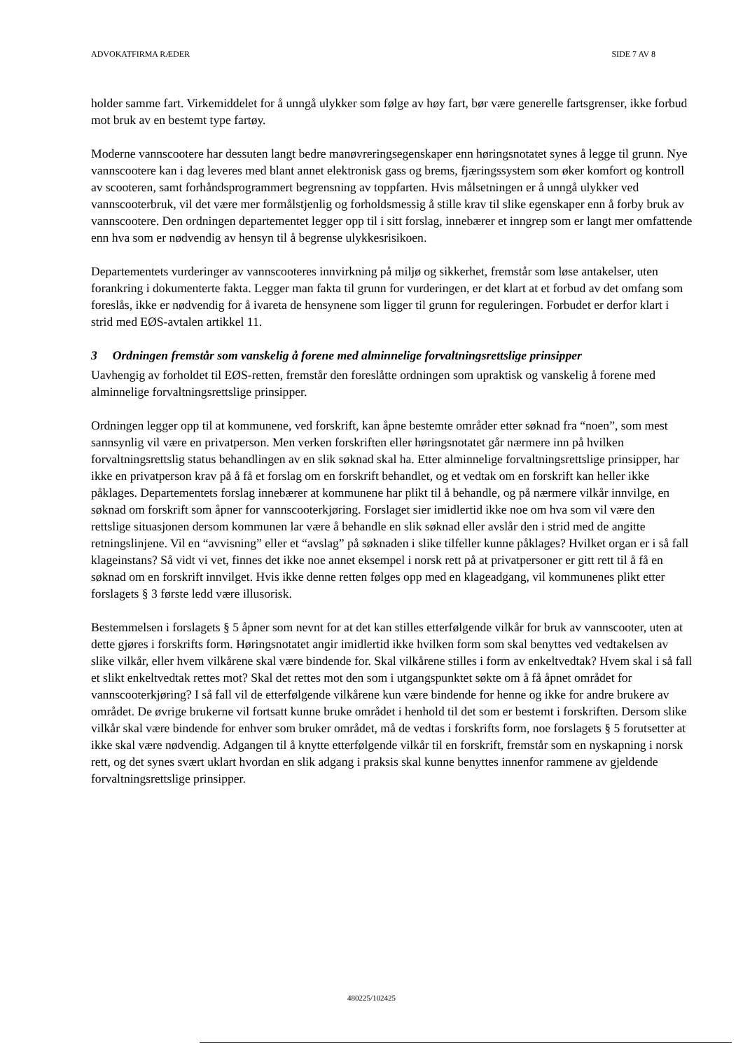ADVOKATFIRMA RÆDER SIDE 7 AV 8
holder samme fart. Virkemiddelet for å unngå ulykker som følge av høy fart, bør være generelle fartsgrenser, ikke forbud mot bruk av en bestemt type fartøy.
Moderne vannscootere har dessuten langt bedre manøvreringsegenskaper enn høringsnotatet synes å legge til grunn. Nye vannscootere kan i dag leveres med blant annet elektronisk gass og brems, fjæringssystem som øker komfort og kontroll av scooteren, samt forhåndsprogrammert begrensning av toppfarten. Hvis målsetningen er å unngå ulykker ved vannscooterbruk, vil det være mer formålstjenlig og forholdsmessig å stille krav til slike egenskaper enn å forby bruk av vannscootere. Den ordningen departementet legger opp til i sitt forslag, innebærer et inngrep som er langt mer omfattende enn hva som er nødvendig av hensyn til å begrense ulykkesrisikoen.
Departementets vurderinger av vannscooteres innvirkning på miljø og sikkerhet, fremstår som løse antakelser, uten forankring i dokumenterte fakta. Legger man fakta til grunn for vurderingen, er det klart at et forbud av det omfang som foreslås, ikke er nødvendig for å ivareta de hensynene som ligger til grunn for reguleringen. Forbudet er derfor klart i strid med EØS-avtalen artikkel 11.
3 Ordningen fremstår som vanskelig å forene med alminnelige forvaltningsrettslige prinsipper
Uavhengig av forholdet til EØS-retten, fremstår den foreslåtte ordningen som upraktisk og vanskelig å forene med alminnelige forvaltningsrettslige prinsipper.
Ordningen legger opp til at kommunene, ved forskrift, kan åpne bestemte områder etter søknad fra “noen”, som mest sannsynlig vil være en privatperson. Men verken forskriften eller høringsnotatet går nærmere inn på hvilken forvaltningsrettslig status behandlingen av en slik søknad skal ha. Etter alminnelige forvaltningsrettslige prinsipper, har ikke en privatperson krav på å få et forslag om en forskrift behandlet, og et vedtak om en forskrift kan heller ikke påklages. Departementets forslag innebærer at kommunene har plikt til å behandle, og på nærmere vilkår innvilge, en søknad om forskrift som åpner for vannscooterkjøring. Forslaget sier imidlertid ikke noe om hva som vil være den rettslige situasjonen dersom kommunen lar være å behandle en slik søknad eller avslår den i strid med de angitte retningslinjene. Vil en “avvisning” eller et “avslag” på søknaden i slike tilfeller kunne påklages? Hvilket organ er i så fall klageinstans? Så vidt vi vet, finnes det ikke noe annet eksempel i norsk rett på at privatpersoner er gitt rett til å få en søknad om en forskrift innvilget. Hvis ikke denne retten følges opp med en klageadgang, vil kommunenes plikt etter forslagets § 3 første ledd være illusorisk.
Bestemmelsen i forslagets § 5 åpner som nevnt for at det kan stilles etterfølgende vilkår for bruk av vannscooter, uten at dette gjøres i forskrifts form. Høringsnotatet angir imidlertid ikke hvilken form som skal benyttes ved vedtakelsen av slike vilkår, eller hvem vilkårene skal være bindende for. Skal vilkårene stilles i form av enkeltvedtak? Hvem skal i så fall et slikt enkeltvedtak rettes mot? Skal det rettes mot den som i utgangspunktet søkte om å få åpnet området for vannscooterkjøring? I så fall vil de etterfølgende vilkårene kun være bindende for henne og ikke for andre brukere av området. De øvrige brukerne vil fortsatt kunne bruke området i henhold til det som er bestemt i forskriften. Dersom slike vilkår skal være bindende for enhver som bruker området, må de vedtas i forskrifts form, noe forslagets § 5 forutsetter at ikke skal være nødvendig. Adgangen til å knytte etterfølgende vilkår til en forskrift, fremstår som en nyskapning i norsk rett, og det synes svært uklart hvordan en slik adgang i praksis skal kunne benyttes innenfor rammene av gjeldende forvaltningsrettslige prinsipper.
480225/102425